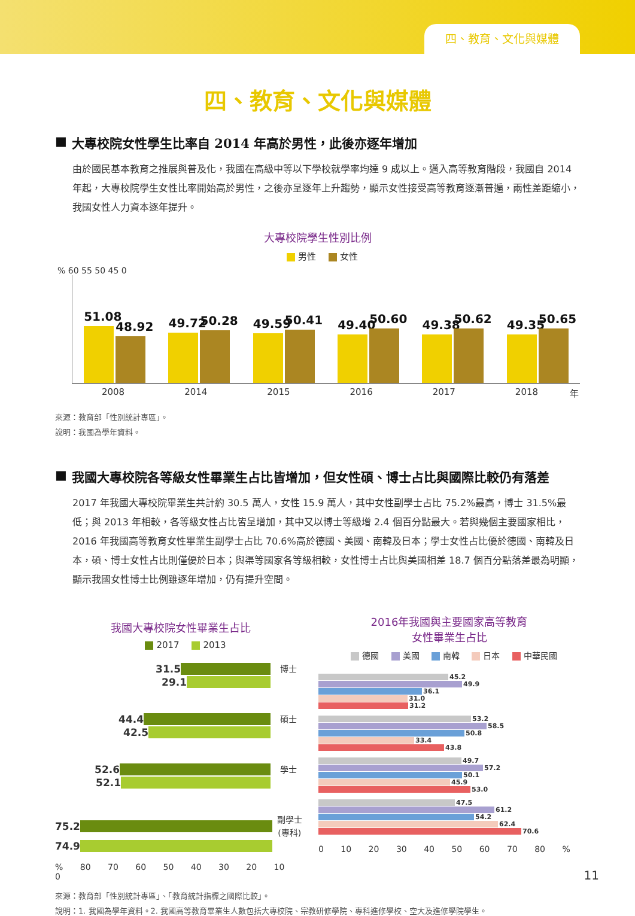四、教育、文化與媒體
四、教育、文化與媒體
■ 大專校院女性學生比率自 2014 年高於男性，此後亦逐年增加
由於國民基本教育之推展與普及化，我國在高級中等以下學校就學率均達 9 成以上。邁入高等教育階段，我國自 2014 年起，大專校院學生女性比率開始高於男性，之後亦呈逐年上升趨勢，顯示女性接受高等教育逐漸普遍，兩性差距縮小，我國女性人力資本逐年提升。
大專校院學生性別比例
男性 女性
% 60 55 50 45 0
51.08
48.92
49.72
50.28
49.59
50.41
49.40
50.60
49.38
50.62
49.35
50.65
2008 2014 2015 2016 2017 2018 年
來源：教育部「性別統計專區」。
說明：我國為學年資料。
■ 我國大專校院各等級女性畢業生占比皆增加，但女性碩、博士占比與國際比較仍有落差
2017 年我國大專校院畢業生共計約 30.5 萬人，女性 15.9 萬人，其中女性副學士占比 75.2%最高，博士 31.5%最低；與 2013 年相較，各等級女性占比皆呈增加，其中又以博士等級增 2.4 個百分點最大。若與幾個主要國家相比，2016 年我國高等教育女性畢業生副學士占比 70.6%高於德國、美國、南韓及日本；學士女性占比優於德國、南韓及日本，碩、博士女性占比則僅優於日本；與渠等國家各等級相較，女性博士占比與美國相差 18.7 個百分點落差最為明顯，顯示我國女性博士比例雖逐年增加，仍有提升空間。
我國大專校院女性畢業生占比
2017 2013
31.5 博士
29.1
44.4 碩士
42.5
52.6 學士
52.1
75.2 副學士 (專科)
74.9
% 80 70 60 50 40 30 20 10 0
2016年我國與主要國家高等教育
女性畢業生占比
德國 美國 南韓 日本 中華民國
45.2
49.9
36.1
31.0
31.2
53.2
58.5
50.8
33.4
43.8
49.7
57.2
50.1
45.9
53.0
47.5
61.2
54.2
62.4
70.6
0 10 20 30 40 50 60 70 80 %
來源：教育部「性別統計專區」、「教育統計指標之國際比較」。
說明：1. 我國為學年資料。2. 我國高等教育畢業生人數包括大專校院、宗教研修學院、專科進修學校、空大及進修學院學生。
11